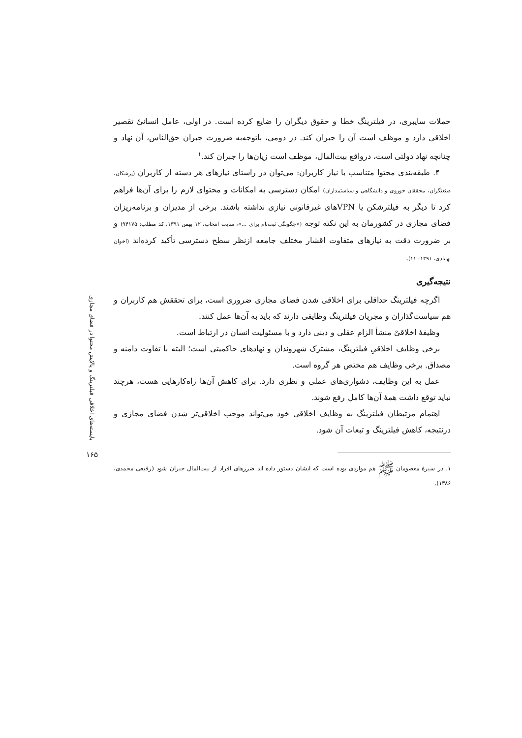حملات سایبری، در فیلترینگ خطا و حقوق دیگران را ضایع کرده است. در اولی، عامل انسانیْ تقصیر اخلاقی دارد و موظف است آن را جبران کند. در دومی، باتوجه‌به ضرورت جبران حق‌الناس، آن نهاد و چنانچه نهاد دولتی است، درواقع بیت‌المال، موظف است زیان‌ها را جبران کند.<sup>۱</sup>
۴. طبقه‌بندی محتوا متناسب با نیاز کاربران: می‌توان در راستای نیازهای هر دسته از کاربران (پزشکان، صنعتگران، محققان حوزوی و دانشگاهی و سیاستمداران) امکان دسترسی به امکانات و محتوای لازم را برای آن‌ها فراهم کرد تا دیگر به فیلترشکن یا VPNهای غیرقانونی نیازی نداشته باشند. برخی از مدیران و برنامه‌ریزان فضای مجازی در کشورمان به این نکته توجه («چگونگی ثبت‌نام برای ...»، سایت انتخاب، ۱۲ بهمن ۱۳۹۱، کد مطلب: ۹۴۱۷۵) و بر ضرورت دقت به نیازهای متفاوت اقشار مختلف جامعه ازنظر سطح دسترسی تأکید کرده‌اند (اخوان بهابادی، ۱۳۹۱: ۱۱).
نتیجه‌گیری
اگرچه فیلترینگ حداقلی برای اخلاقی شدن فضای مجازی ضروری است، برای تحققش هم کاربران و هم سیاست‌گذاران و مجریان فیلترینگ وظایفی دارند که باید به آن‌ها عمل کنند.
وظیفهٔ اخلاقیْ منشأ الزام عقلی و دینی دارد و با مسئولیت انسان در ارتباط است.
برخی وظایف اخلاقیِ فیلترینگ، مشترک شهروندان و نهادهای حاکمیتی است؛ البته با تفاوت دامنه و مصداق. برخی وظایف هم مختص هر گروه است.
عمل به این وظایف، دشواری‌های عملی و نظری دارد. برای کاهش آن‌ها راه‌کارهایی هست، هرچند نباید توقع داشت همهٔ آن‌ها کامل رفع شوند.
اهتمام مرتبطان فیلترینگ به وظایف اخلاقی خود می‌تواند موجب اخلاقی‌تر شدن فضای مجازی و درنتیجه، کاهش فیلترینگ و تبعات آن شود.
۱. در سیرهٔ معصومان ﷺ هم مواردی بوده است که ایشان دستور داده اند ضررهای افراد از بیت‌المال جبران شود (رفیعی محمدی، ۱۳۸۶).
بایسته‌های اخلاقی فیلترینگ و پالایش محتوا در فضای مجازی
۱۶۵